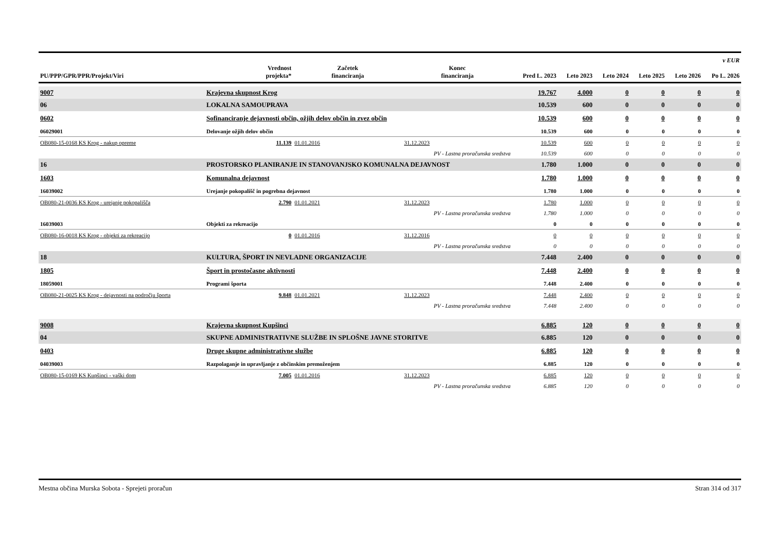| PU/PPP/GPR/PPR/Projekt/Viri | | Vrednost projekta* | Začetek financiranja | Konec financiranja | Pred L. 2023 | Leto 2023 | Leto 2024 | Leto 2025 | Leto 2026 | v EUR Po L. 2026 |
| --- | --- | --- | --- | --- | --- | --- | --- | --- | --- | --- |
| 9007 | Krajevna skupnost Krog | | | | 19.767 | 4.000 | 0 | 0 | 0 | 0 |
| 06 | LOKALNA SAMOUPRAVA | | | | 10.539 | 600 | 0 | 0 | 0 | 0 |
| 0602 | Sofinanciranje dejavnosti občin, ožjih delov občin in zvez občin | | | | 10.539 | 600 | 0 | 0 | 0 | 0 |
| 06029001 | Delovanje ožjih delov občin | | | | 10.539 | 600 | 0 | 0 | 0 | 0 |
| OB080-15-0168 KS Krog - nakup opreme | | 11.139 | 01.01.2016 | 31.12.2023 | 10.539 | 600 | 0 | 0 | 0 | 0 |
| PV - Lastna proračunska sredstva | | | | | 10.539 | 600 | 0 | 0 | 0 | 0 |
| 16 | PROSTORSKO PLANIRANJE IN STANOVANJSKO KOMUNALNA DEJAVNOST | | | | 1.780 | 1.000 | 0 | 0 | 0 | 0 |
| 1603 | Komunalna dejavnost | | | | 1.780 | 1.000 | 0 | 0 | 0 | 0 |
| 16039002 | Urejanje pokopališč in pogrebna dejavnost | | | | 1.780 | 1.000 | 0 | 0 | 0 | 0 |
| OB080-21-0036 KS Krog - urejanje pokopališča | | 2.790 | 01.01.2021 | 31.12.2023 | 1.780 | 1.000 | 0 | 0 | 0 | 0 |
| PV - Lastna proračunska sredstva | | | | | 1.780 | 1.000 | 0 | 0 | 0 | 0 |
| 16039003 | Objekti za rekreacijo | | | | 0 | 0 | 0 | 0 | 0 | 0 |
| OB080-16-0018 KS Krog - objekti za rekreacijo | | 0 | 01.01.2016 | 31.12.2016 | 0 | 0 | 0 | 0 | 0 | 0 |
| PV - Lastna proračunska sredstva | | | | | 0 | 0 | 0 | 0 | 0 | 0 |
| 18 | KULTURA, ŠPORT IN NEVLADNE ORGANIZACIJE | | | | 7.448 | 2.400 | 0 | 0 | 0 | 0 |
| 1805 | Šport in prostočasne aktivnosti | | | | 7.448 | 2.400 | 0 | 0 | 0 | 0 |
| 18059001 | Programi športa | | | | 7.448 | 2.400 | 0 | 0 | 0 | 0 |
| OB080-21-0025 KS Krog - dejavnosti na področju športa | | 9.848 | 01.01.2021 | 31.12.2023 | 7.448 | 2.400 | 0 | 0 | 0 | 0 |
| PV - Lastna proračunska sredstva | | | | | 7.448 | 2.400 | 0 | 0 | 0 | 0 |
| 9008 | Krajevna skupnost Kupšinci | | | | 6.885 | 120 | 0 | 0 | 0 | 0 |
| 04 | SKUPNE ADMINISTRATIVNE SLUŽBE IN SPLOŠNE JAVNE STORITVE | | | | 6.885 | 120 | 0 | 0 | 0 | 0 |
| 0403 | Druge skupne administrativne službe | | | | 6.885 | 120 | 0 | 0 | 0 | 0 |
| 04039003 | Razpolaganje in upravljanje z občinskim premoženjem | | | | 6.885 | 120 | 0 | 0 | 0 | 0 |
| OB080-15-0169 KS Kupšinci - vaški dom | | 7.005 | 01.01.2016 | 31.12.2023 | 6.885 | 120 | 0 | 0 | 0 | 0 |
| PV - Lastna proračunska sredstva | | | | | 6.885 | 120 | 0 | 0 | 0 | 0 |
Mestna občina Murska Sobota - Sprejeti proračun Stran 314 od 317